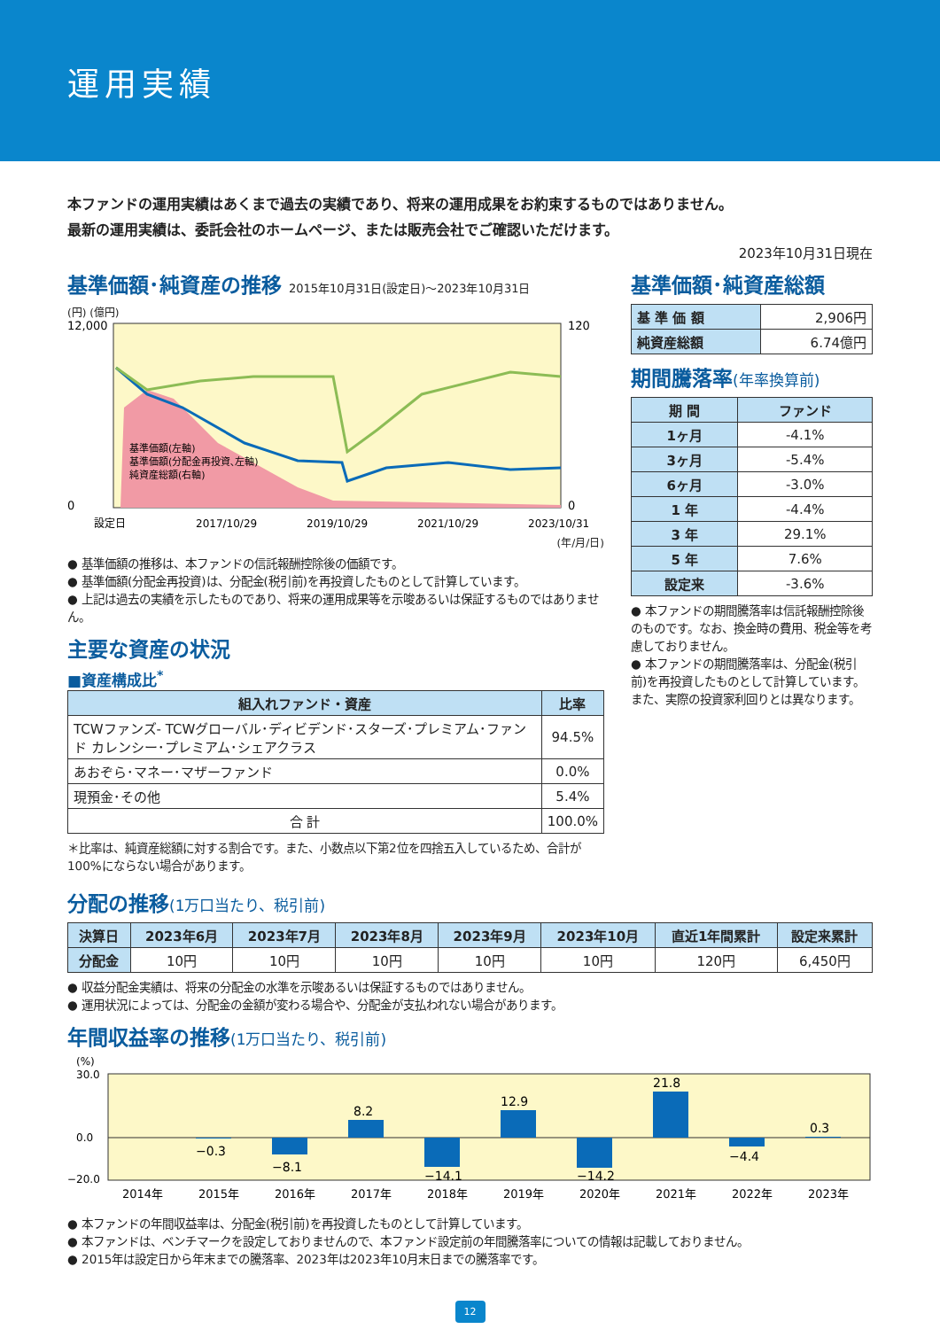運用実績
本ファンドの運用実績はあくまで過去の実績であり、将来の運用成果をお約束するものではありません。
最新の運用実績は、委託会社のホームページ、または販売会社でご確認いただけます。
2023年10月31日現在
基準価額･純資産の推移 2015年10月31日(設定日)～2023年10月31日
(円) (億円)
12,000
0
120
0
基準価額(左軸)
基準価額(分配金再投資､左軸)
純資産総額(右軸)
設定日
2017/10/29
2019/10/29
2021/10/29
2023/10/31
(年/月/日)
● 基準価額の推移は、本ファンドの信託報酬控除後の価額です。
● 基準価額(分配金再投資)は、分配金(税引前)を再投資したものとして計算しています。
● 上記は過去の実績を示したものであり、将来の運用成果等を示唆あるいは保証するものではありません。
主要な資産の状況
■資産構成比<sup>*</sup>
| 組入れファンド・資産 | 比率 |
| --- | --- |
| TCWファンズ- TCWグローバル･ディビデンド･スターズ･プレミアム･ファンド カレンシー･プレミアム･シェアクラス | 94.5% |
| あおぞら･マネー･マザーファンド | 0.0% |
| 現預金･その他 | 5.4% |
| 合 計 | 100.0% |
＊比率は、純資産総額に対する割合です。また、小数点以下第2位を四捨五入しているため、合計が100%にならない場合があります。
基準価額･純資産総額
| 基 準 価 額 | 2,906円 |
| 純資産総額 | 6.74億円 |
期間騰落率(年率換算前)
| 期 間 | ファンド |
| --- | --- |
| 1ヶ月 | -4.1% |
| 3ヶ月 | -5.4% |
| 6ヶ月 | -3.0% |
| 1 年 | -4.4% |
| 3 年 | 29.1% |
| 5 年 | 7.6% |
| 設定来 | -3.6% |
● 本ファンドの期間騰落率は信託報酬控除後のものです。なお、換金時の費用、税金等を考慮しておりません。
● 本ファンドの期間騰落率は、分配金(税引前)を再投資したものとして計算しています。また、実際の投資家利回りとは異なります。
分配の推移(1万口当たり、税引前)
| 決算日 | 2023年6月 | 2023年7月 | 2023年8月 | 2023年9月 | 2023年10月 | 直近1年間累計 | 設定来累計 |
| --- | --- | --- | --- | --- | --- | --- | --- |
| 分配金 | 10円 | 10円 | 10円 | 10円 | 10円 | 120円 | 6,450円 |
● 収益分配金実績は、将来の分配金の水準を示唆あるいは保証するものではありません。
● 運用状況によっては、分配金の金額が変わる場合や、分配金が支払われない場合があります。
年間収益率の推移(1万口当たり、税引前)
(%)
30.0
0.0
−20.0
−0.3
−8.1
8.2
−14.1
12.9
−14.2
21.8
−4.4
0.3
2014年
2015年
2016年
2017年
2018年
2019年
2020年
2021年
2022年
2023年
● 本ファンドの年間収益率は、分配金(税引前)を再投資したものとして計算しています。
● 本ファンドは、ベンチマークを設定しておりませんので、本ファンド設定前の年間騰落率についての情報は記載しておりません。
● 2015年は設定日から年末までの騰落率、2023年は2023年10月末日までの騰落率です。
12